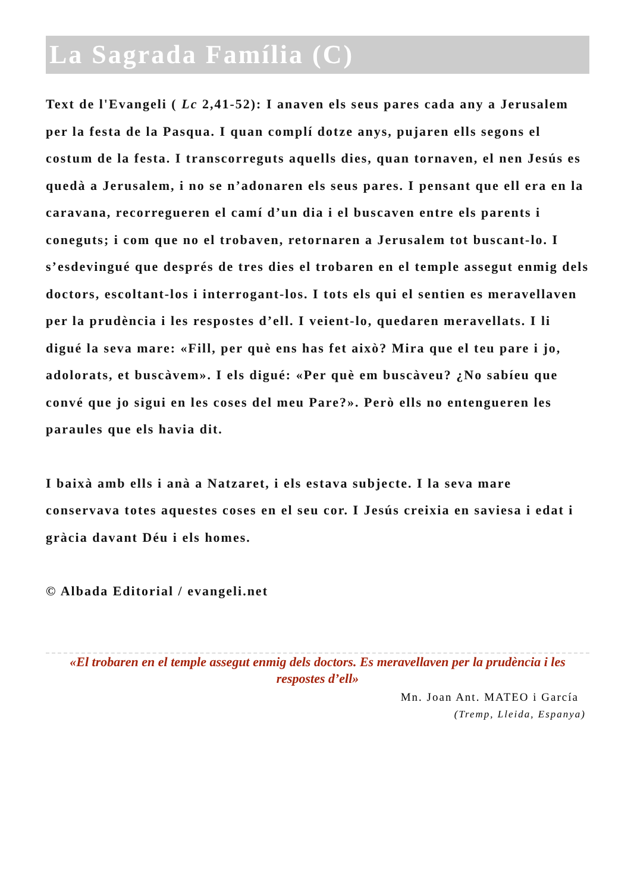La Sagrada Família (C)
Text de l'Evangeli ( Lc 2,41-52): I anaven els seus pares cada any a Jerusalem per la festa de la Pasqua. I quan complí dotze anys, pujaren ells segons el costum de la festa. I transcorreguts aquells dies, quan tornaven, el nen Jesús es quedà a Jerusalem, i no se n’adonaren els seus pares. I pensant que ell era en la caravana, recorregueren el camí d’un dia i el buscaven entre els parents i coneguts; i com que no el trobaven, retornaren a Jerusalem tot buscant-lo. I s’esdevingué que després de tres dies el trobaren en el temple assegut enmig dels doctors, escoltant-los i interrogant-los. I tots els qui el sentien es meravellaven per la prudència i les respostes d’ell. I veient-lo, quedaren meravellats. I li digué la seva mare: «Fill, per què ens has fet això? Mira que el teu pare i jo, adolorats, et buscàvem». I els digué: «Per què em buscàveu? ¿No sabíeu que convé que jo sigui en les coses del meu Pare?». Però ells no entengueren les paraules que els havia dit.
I baixà amb ells i anà a Natzaret, i els estava subjecte. I la seva mare conservava totes aquestes coses en el seu cor. I Jesús creixia en saviesa i edat i gràcia davant Déu i els homes.
© Albada Editorial / evangeli.net
«El trobaren en el temple assegut enmig dels doctors. Es meravellaven per la prudència i les respostes d’ell»
Mn. Joan Ant. MATEO i García
(Tremp, Lleida, Espanya)